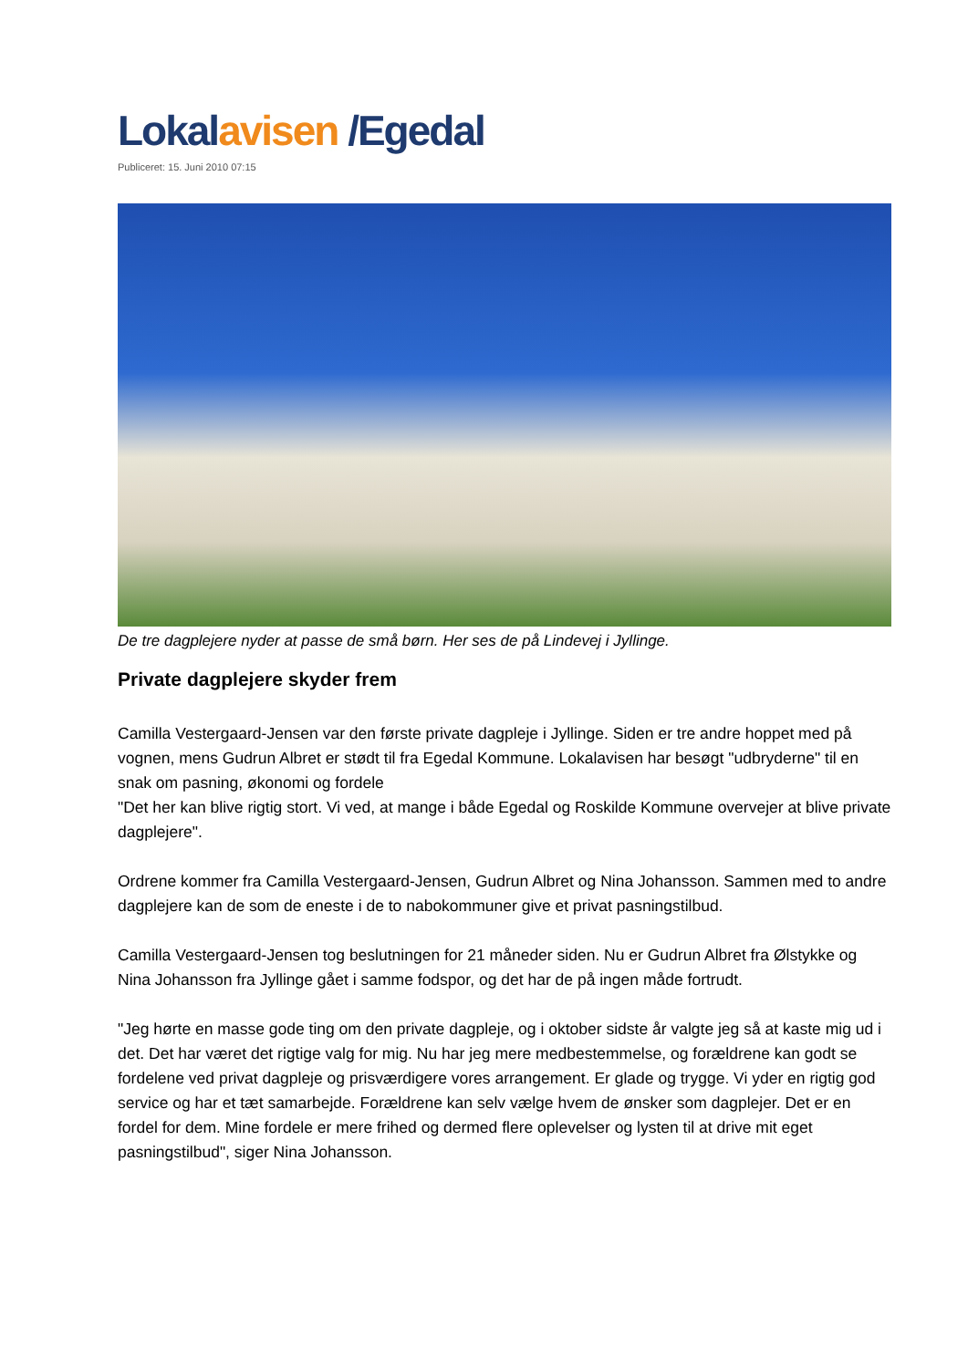Lokalavisen /Egedal
Publiceret: 15. Juni 2010 07:15
De tre dagplejere nyder at passe de små børn. Her ses de på Lindevej i Jyllinge.
Private dagplejere skyder frem
Camilla Vestergaard-Jensen var den første private dagpleje i Jyllinge. Siden er tre andre hoppet med på vognen, mens Gudrun Albret er stødt til fra Egedal Kommune. Lokalavisen har besøgt "udbryderne" til en snak om pasning, økonomi og fordele
"Det her kan blive rigtig stort. Vi ved, at mange i både Egedal og Roskilde Kommune overvejer at blive private dagplejere".
Ordrene kommer fra Camilla Vestergaard-Jensen, Gudrun Albret og Nina Johansson. Sammen med to andre dagplejere kan de som de eneste i de to nabokommuner give et privat pasningstilbud.
Camilla Vestergaard-Jensen tog beslutningen for 21 måneder siden. Nu er Gudrun Albret fra Ølstykke og Nina Johansson fra Jyllinge gået i samme fodspor, og det har de på ingen måde fortrudt.
"Jeg hørte en masse gode ting om den private dagpleje, og i oktober sidste år valgte jeg så at kaste mig ud i det. Det har været det rigtige valg for mig. Nu har jeg mere medbestemmelse, og forældrene kan godt se fordelene ved privat dagpleje og prisværdigere vores arrangement. Er glade og trygge. Vi yder en rigtig god service og har et tæt samarbejde. Forældrene kan selv vælge hvem de ønsker som dagplejer. Det er en fordel for dem. Mine fordele er mere frihed og dermed flere oplevelser og lysten til at drive mit eget pasningstilbud", siger Nina Johansson.